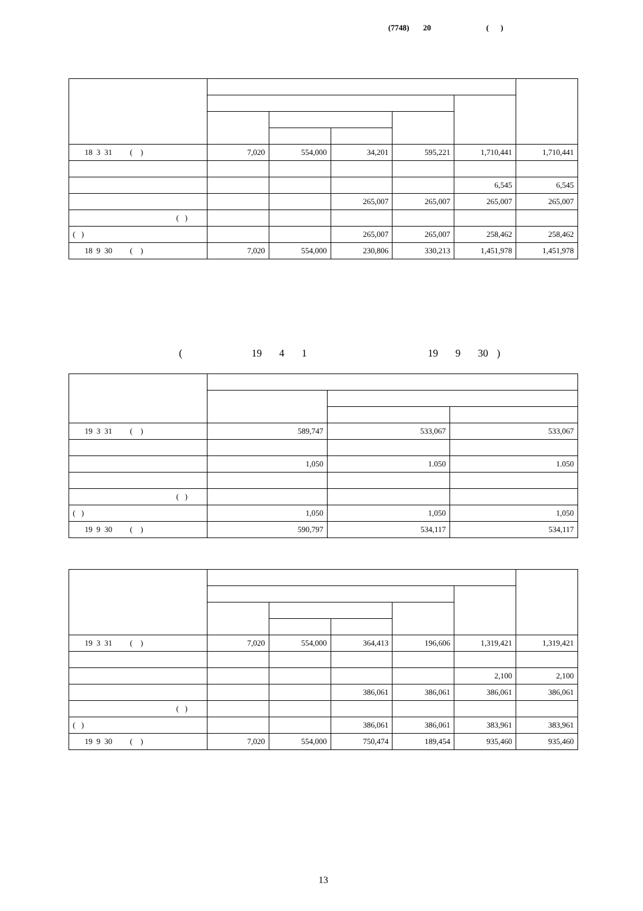(7748) 20 ( )
| 18 3 31 ( ) | 7,020 | 554,000 | 34,201 | 595,221 | 1,710,441 | 1,710,441 |
| | | | | | 6,545 | 6,545 |
| | | | 265,007 | 265,007 | 265,007 | 265,007 |
| ( ) | | | | | | |
| ( ) | | | 265,007 | 265,007 | 258,462 | 258,462 |
| 18 9 30 ( ) | 7,020 | 554,000 | 230,806 | 330,213 | 1,451,978 | 1,451,978 |
( 19 4 1 19 9 30 )
| 19 3 31 ( ) | 589,747 | 533,067 | 533,067 |
| | 1,050 | 1.050 | 1.050 |
| ( ) | | | |
| ( ) | 1,050 | 1,050 | 1,050 |
| 19 9 30 ( ) | 590,797 | 534,117 | 534,117 |
| 19 3 31 ( ) | 7,020 | 554,000 | 364,413 | 196,606 | 1,319,421 | 1,319,421 |
| | | | | | 2,100 | 2,100 |
| | | | 386,061 | 386,061 | 386,061 | 386,061 |
| ( ) | | | | | | |
| ( ) | | | 386,061 | 386,061 | 383,961 | 383,961 |
| 19 9 30 ( ) | 7,020 | 554,000 | 750,474 | 189,454 | 935,460 | 935,460 |
13